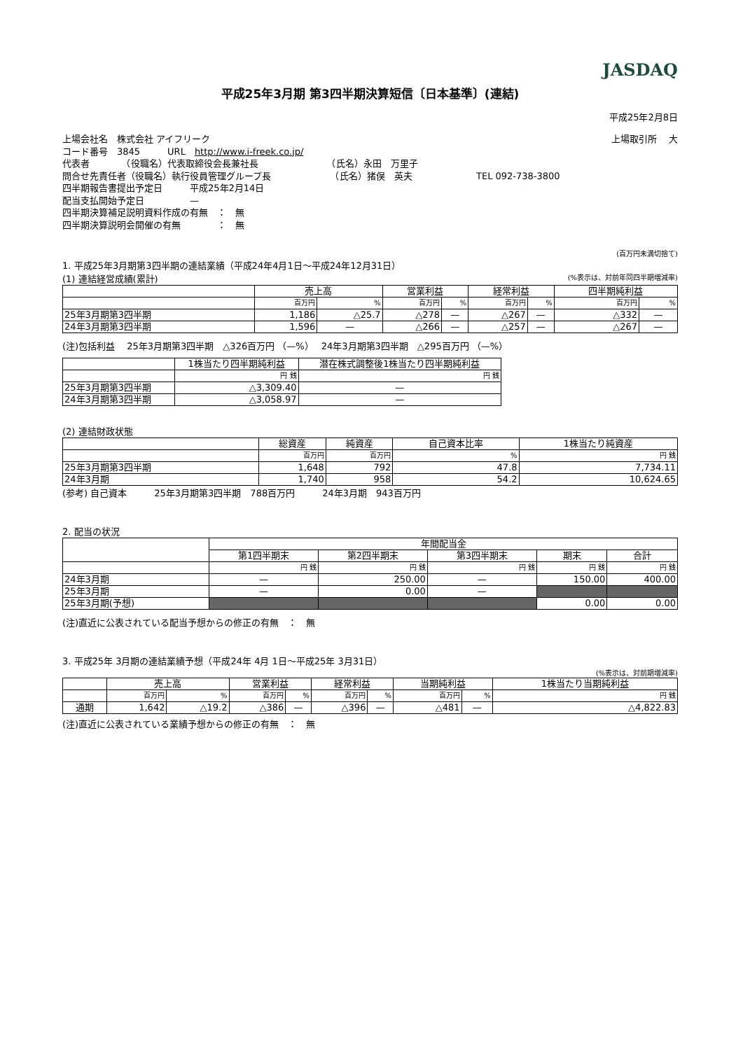JASDAQ
平成25年3月期 第3四半期決算短信〔日本基準〕(連結)
平成25年2月8日
上場会社名　株式会社 アイフリーク 上場取引所　 大
コード番号　3845　　　URL　http://www.i-freek.co.jp/
代表者　　　　（役職名）代表取締役会長兼社長　　　　　　　　（氏名）永田　万里子
問合せ先責任者（役職名）執行役員管理グループ長　　　　　　　（氏名）猪俣　英夫　　　　　　　TEL 092-738-3800
四半期報告書提出予定日　　　平成25年2月14日
配当支払開始予定日　　　　　—
四半期決算補足説明資料作成の有無　：　無
四半期決算説明会開催の有無　　　　：　無
(百万円未満切捨て)
1. 平成25年3月期第3四半期の連結業績（平成24年4月1日～平成24年12月31日）
(1) 連結経営成績(累計) (%表示は、対前年同四半期増減率)
| | 売上高 | | 営業利益 | | 経常利益 | | 四半期純利益 | |
| --- | --- | --- | --- | --- | --- | --- | --- | --- |
| | 百万円 | % | 百万円 | % | 百万円 | % | 百万円 | % |
| 25年3月期第3四半期 | 1,186 | △25.7 | △278 | — | △267 | — | △332 | — |
| 24年3月期第3四半期 | 1,596 | — | △266 | — | △257 | — | △267 | — |
(注)包括利益　 25年3月期第3四半期　△326百万円 （—%）　 24年3月期第3四半期　△295百万円 （—%）
| | 1株当たり四半期純利益 | 潜在株式調整後1株当たり四半期純利益 |
| --- | --- | --- |
| | 円 銭 | 円 銭 |
| 25年3月期第3四半期 | △3,309.40 | — |
| 24年3月期第3四半期 | △3,058.97 | — |
(2) 連結財政状態
| | 総資産 | 純資産 | 自己資本比率 | 1株当たり純資産 |
| --- | --- | --- | --- | --- |
| | 百万円 | 百万円 | % | 円 銭 |
| 25年3月期第3四半期 | 1,648 | 792 | 47.8 | 7,734.11 |
| 24年3月期 | 1,740 | 958 | 54.2 | 10,624.65 |
(参考) 自己資本　　　25年3月期第3四半期　788百万円　　　24年3月期　943百万円
2. 配当の状況
| | 年間配当金 | | | | |
| --- | --- | --- | --- | --- | --- |
| | 第1四半期末 | 第2四半期末 | 第3四半期末 | 期末 | 合計 |
| | 円 銭 | 円 銭 | 円 銭 | 円 銭 | 円 銭 |
| 24年3月期 | — | 250.00 | — | 150.00 | 400.00 |
| 25年3月期 | — | 0.00 | — | | |
| 25年3月期(予想) | | | | 0.00 | 0.00 |
(注)直近に公表されている配当予想からの修正の有無　：　無
3. 平成25年 3月期の連結業績予想（平成24年 4月 1日～平成25年 3月31日）
(%表示は、対前期増減率)
| | 売上高 | | 営業利益 | | 経常利益 | | 当期純利益 | | 1株当たり当期純利益 |
| --- | --- | --- | --- | --- | --- | --- | --- | --- | --- |
| | 百万円 | % | 百万円 | % | 百万円 | % | 百万円 | % | 円 銭 |
| 通期 | 1,642 | △19.2 | △386 | — | △396 | — | △481 | — | △4,822.83 |
(注)直近に公表されている業績予想からの修正の有無　：　無